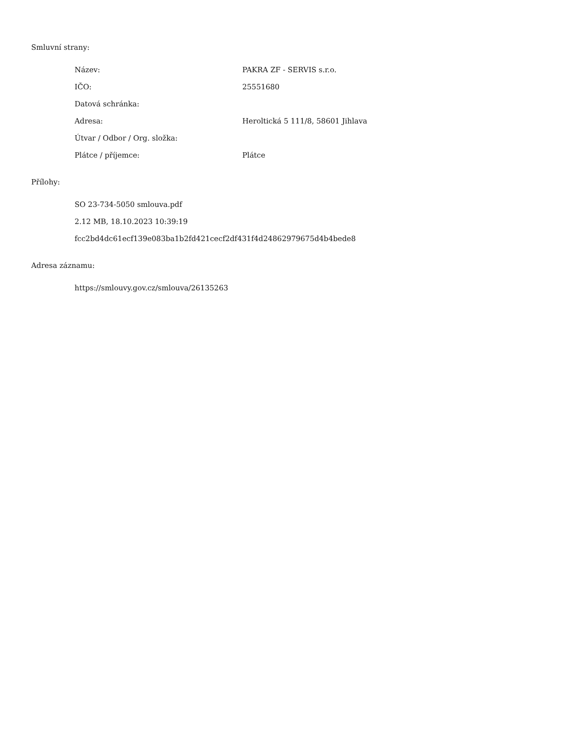Smluvní strany:
| Název: | PAKRA ZF - SERVIS s.r.o. |
| IČO: | 25551680 |
| Datová schránka: | |
| Adresa: | Heroltická 5 111/8, 58601 Jihlava |
| Útvar / Odbor / Org. složka: | |
| Plátce / příjemce: | Plátce |
Přílohy:
SO 23-734-5050 smlouva.pdf
2.12 MB, 18.10.2023 10:39:19
fcc2bd4dc61ecf139e083ba1b2fd421cecf2df431f4d24862979675d4b4bede8
Adresa záznamu:
https://smlouvy.gov.cz/smlouva/26135263